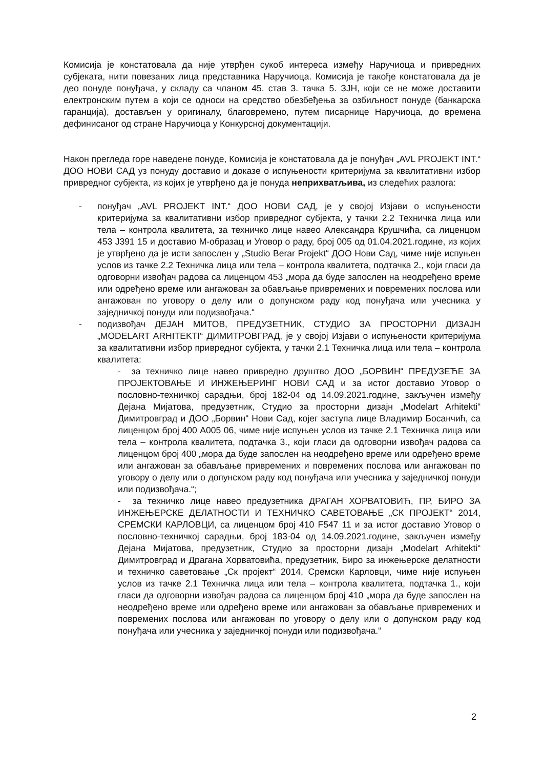Комисија је констатовала да није утврђен сукоб интереса између Наручиоца и привредних субјеката, нити повезаних лица представника Наручиоца. Комисија је такође констатовала да је део понуде понуђача, у складу са чланом 45. став 3. тачка 5. ЗЈН, који се не може доставити електронским путем а који се односи на средство обезбеђења за озбиљност понуде (банкарска гаранција), достављен у оригиналу, благовремено, путем писарнице Наручиоца, до времена дефинисаног од стране Наручиоца у Конкурсној документацији.
Након прегледа горе наведене понуде, Комисија је констатовала да је понуђач „AVL PROJEKT INT.“ ДОО НОВИ САД уз понуду доставио и доказе о испуњености критеријума за квалитативни избор привредног субјекта, из којих је утврђено да је понуда неприхватљива, из следећих разлога:
- понуђач „AVL PROJEKT INT.“ ДОО НОВИ САД, је у својој Изјави о испуњености критеријума за квалитативни избор привредног субјекта, у тачки 2.2 Техничка лица или тела – контрола квалитета, за техничко лице навео Александра Крушчића, са лиценцом 453 J391 15 и доставио М-образац и Уговор о раду, број 005 од 01.04.2021.године, из којих је утврђено да је исти запослен у „Studio Berar Projekt“ ДОО Нови Сад, чиме није испуњен услов из тачке 2.2 Техничка лица или тела – контрола квалитета, подтачка 2., који гласи да одговорни извођач радова са лиценцом 453 „мора да буде запослен на неодређено време или одређено време или ангажован за обављање привремених и повремених послова или ангажован по уговору о делу или о допунском раду код понуђача или учесника у заједничкој понуди или подизвођача.“
- подизвођач ДЕЈАН МИТОВ, ПРЕДУЗЕТНИК, СТУДИО ЗА ПРОСТОРНИ ДИЗАЈН „MODELART ARHITEKTI“ ДИМИТРОВГРАД, је у својој Изјави о испуњености критеријума за квалитативни избор привредног субјекта, у тачки 2.1 Техничка лица или тела – контрола квалитета:
- за техничко лице навео привредно друштво ДОО „БОРВИН“ ПРЕДУЗЕЋЕ ЗА ПРОЈЕКТОВАЊЕ И ИНЖЕЊЕРИНГ НОВИ САД и за истог доставио Уговор о пословно-техничкој сарадњи, број 182-04 од 14.09.2021.године, закључен између Дејана Мијатова, предузетник, Студио за просторни дизајн „Modelart Arhitekti“ Димитровград и ДОО „Борвин“ Нови Сад, којег заступа лице Владимир Босанчић, са лиценцом број 400 A005 06, чиме није испуњен услов из тачке 2.1 Техничка лица или тела – контрола квалитета, подтачка 3., који гласи да одговорни извођач радова са лиценцом број 400 „мора да буде запослен на неодређено време или одређено време или ангажован за обављање привремених и повремених послова или ангажован по уговору о делу или о допунском раду код понуђача или учесника у заједничкој понуди или подизвођача.“;
- за техничко лице навео предузетника ДРАГАН ХОРВАТОВИЋ, ПР, БИРО ЗА ИНЖЕЊЕРСКЕ ДЕЛАТНОСТИ И ТЕХНИЧКО САВЕТОВАЊЕ „СК ПРОЈЕКТ“ 2014, СРЕМСКИ КАРЛОВЦИ, са лиценцом број 410 F547 11 и за истог доставио Уговор о пословно-техничкој сарадњи, број 183-04 од 14.09.2021.године, закључен између Дејана Мијатова, предузетник, Студио за просторни дизајн „Modelart Arhitekti“ Димитровград и Драгана Хорватовића, предузетник, Биро за инжењерске делатности и техничко саветовање „Ск пројект“ 2014, Сремски Карловци, чиме није испуњен услов из тачке 2.1 Техничка лица или тела – контрола квалитета, подтачка 1., који гласи да одговорни извођач радова са лиценцом број 410 „мора да буде запослен на неодређено време или одређено време или ангажован за обављање привремених и повремених послова или ангажован по уговору о делу или о допунском раду код понуђача или учесника у заједничкој понуди или подизвођача.“
2